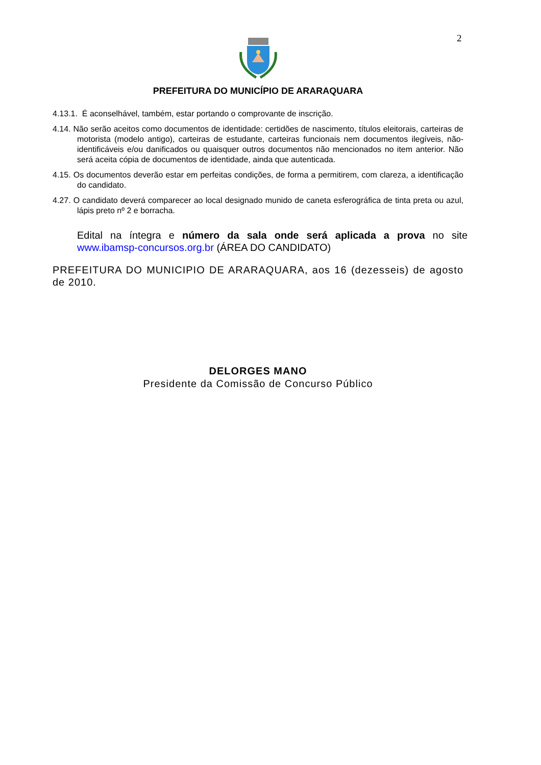2
PREFEITURA DO MUNICÍPIO DE ARARAQUARA
4.13.1. É aconselhável, também, estar portando o comprovante de inscrição.
4.14. Não serão aceitos como documentos de identidade: certidões de nascimento, títulos eleitorais, carteiras de motorista (modelo antigo), carteiras de estudante, carteiras funcionais nem documentos ilegíveis, não-identificáveis e/ou danificados ou quaisquer outros documentos não mencionados no item anterior. Não será aceita cópia de documentos de identidade, ainda que autenticada.
4.15. Os documentos deverão estar em perfeitas condições, de forma a permitirem, com clareza, a identificação do candidato.
4.27. O candidato deverá comparecer ao local designado munido de caneta esferográfica de tinta preta ou azul, lápis preto nº 2 e borracha.
Edital na íntegra e número da sala onde será aplicada a prova no site www.ibamsp-concursos.org.br (ÁREA DO CANDIDATO)
PREFEITURA DO MUNICIPIO DE ARARAQUARA, aos 16 (dezesseis) de agosto de 2010.
DELORGES MANO
Presidente da Comissão de Concurso Público